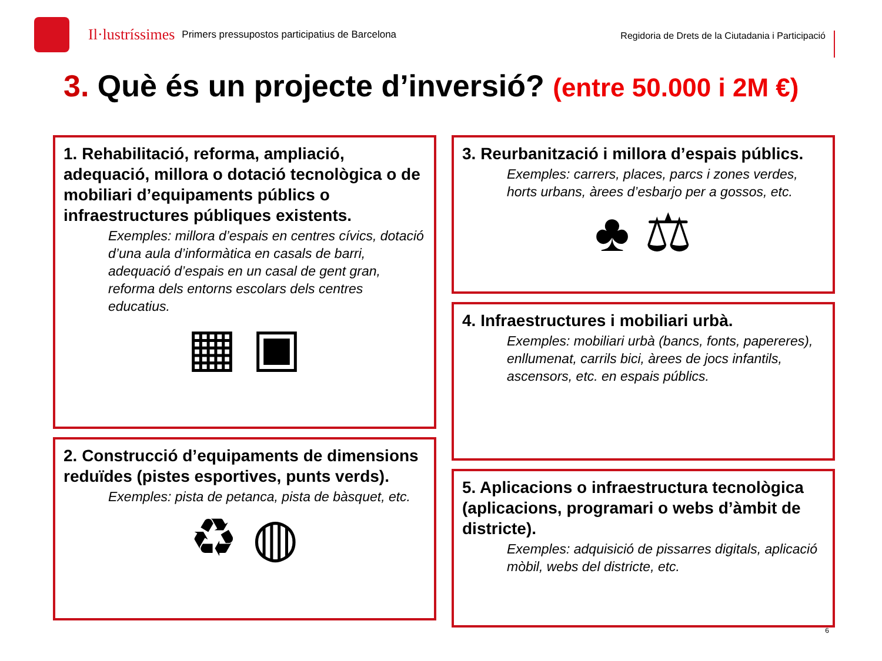Il·lustríssimes Primers pressupostos participatius de Barcelona
Regidoria de Drets de la Ciutadania i Participació
3. Què és un projecte d’inversió? (entre 50.000 i 2M €)
1. Rehabilitació, reforma, ampliació, adequació, millora o dotació tecnològica o de mobiliari d’equipaments públics o infraestructures públiques existents.
Exemples: millora d’espais en centres cívics, dotació d’una aula d’informàtica en casals de barri, adequació d’espais en un casal de gent gran, reforma dels entorns escolars dels centres educatius.
▦ ▣
2. Construcció d’equipaments de dimensions reduïdes (pistes esportives, punts verds).
Exemples: pista de petanca, pista de bàsquet, etc.
♻ ◍
3. Reurbanització i millora d’espais públics.
Exemples: carrers, places, parcs i zones verdes, horts urbans, àrees d’esbarjo per a gossos, etc.
♣ ⚖
4. Infraestructures i mobiliari urbà.
Exemples: mobiliari urbà (bancs, fonts, papereres), enllumenat, carrils bici, àrees de jocs infantils, ascensors, etc. en espais públics.
5. Aplicacions o infraestructura tecnològica (aplicacions, programari o webs d’àmbit de districte).
Exemples: adquisició de pissarres digitals, aplicació mòbil, webs del districte, etc.
6